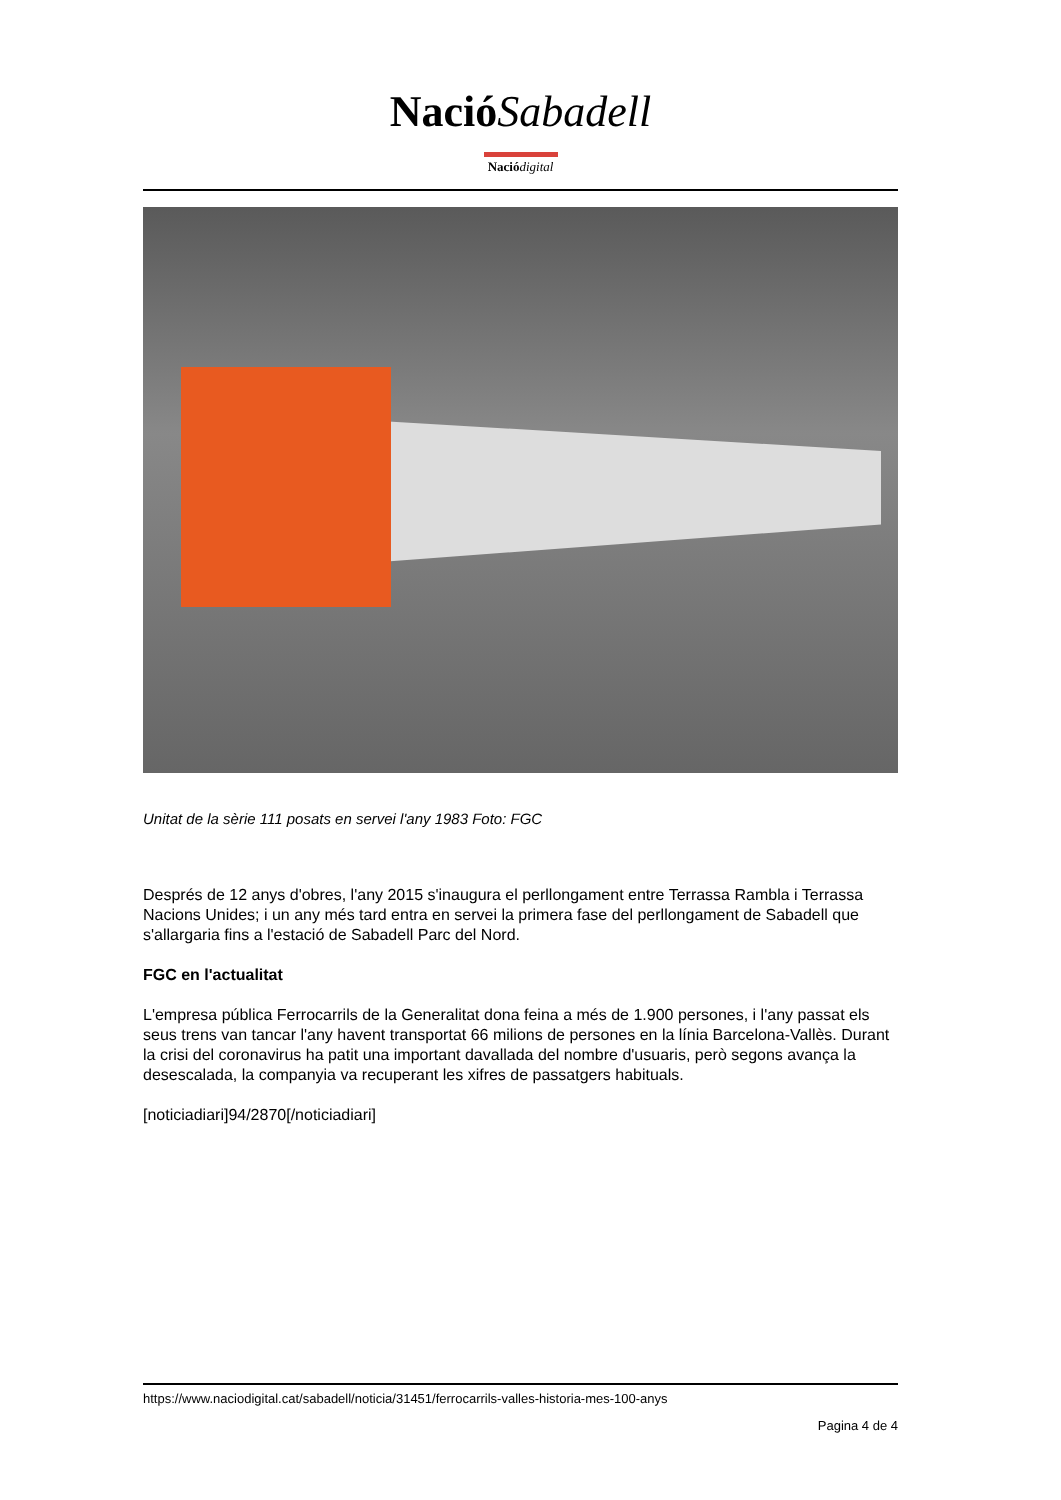Nació Sabadell
Nació digital
Unitat de la sèrie 111 posats en servei l'any 1983 Foto: FGC
Després de 12 anys d'obres, l'any 2015 s'inaugura el perllongament entre Terrassa Rambla i Terrassa Nacions Unides; i un any més tard entra en servei la primera fase del perllongament de Sabadell que s'allargaria fins a l'estació de Sabadell Parc del Nord.
FGC en l'actualitat
L'empresa pública Ferrocarrils de la Generalitat dona feina a més de 1.900 persones, i l'any passat els seus trens van tancar l'any havent transportat 66 milions de persones en la línia Barcelona-Vallès. Durant la crisi del coronavirus ha patit una important davallada del nombre d'usuaris, però segons avança la desescalada, la companyia va recuperant les xifres de passatgers habituals.
[noticiadiari]94/2870[/noticiadiari]
https://www.naciodigital.cat/sabadell/noticia/31451/ferrocarrils-valles-historia-mes-100-anys
Pagina 4 de 4